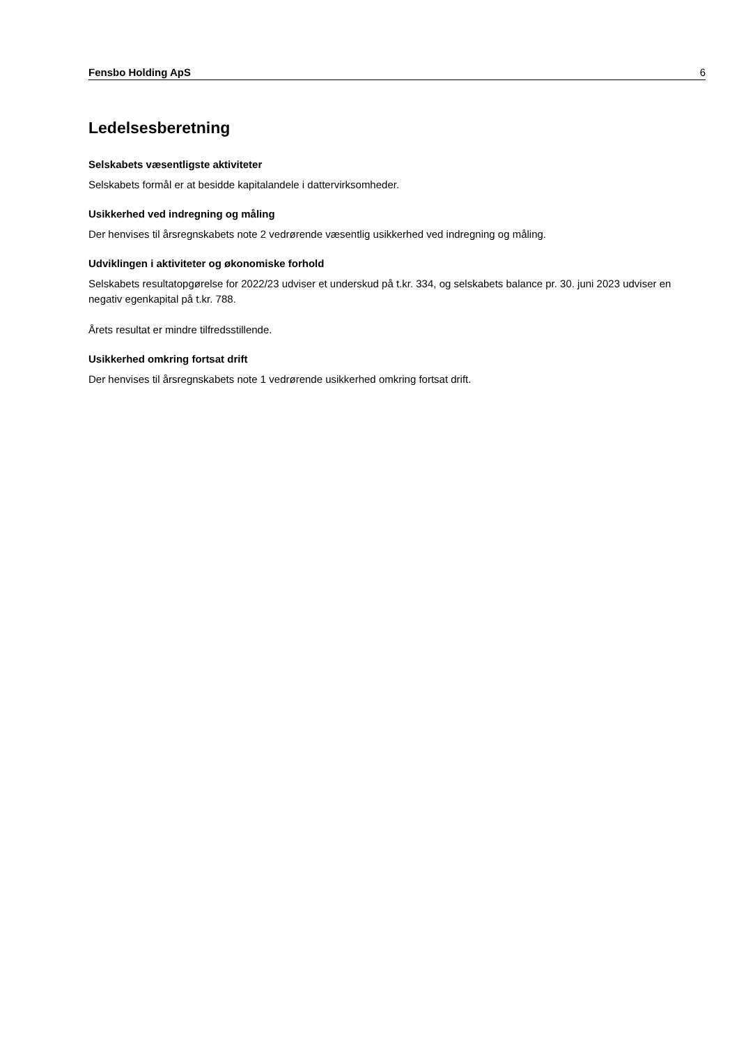Fensbo Holding ApS 6
Ledelsesberetning
Selskabets væsentligste aktiviteter
Selskabets formål er at besidde kapitalandele i dattervirksomheder.
Usikkerhed ved indregning og måling
Der henvises til årsregnskabets note 2 vedrørende væsentlig usikkerhed ved indregning og måling.
Udviklingen i aktiviteter og økonomiske forhold
Selskabets resultatopgørelse for 2022/23 udviser et underskud på t.kr. 334, og selskabets balance pr. 30. juni 2023 udviser en negativ egenkapital på t.kr. 788.
Årets resultat er mindre tilfredsstillende.
Usikkerhed omkring fortsat drift
Der henvises til årsregnskabets note 1 vedrørende usikkerhed omkring fortsat drift.